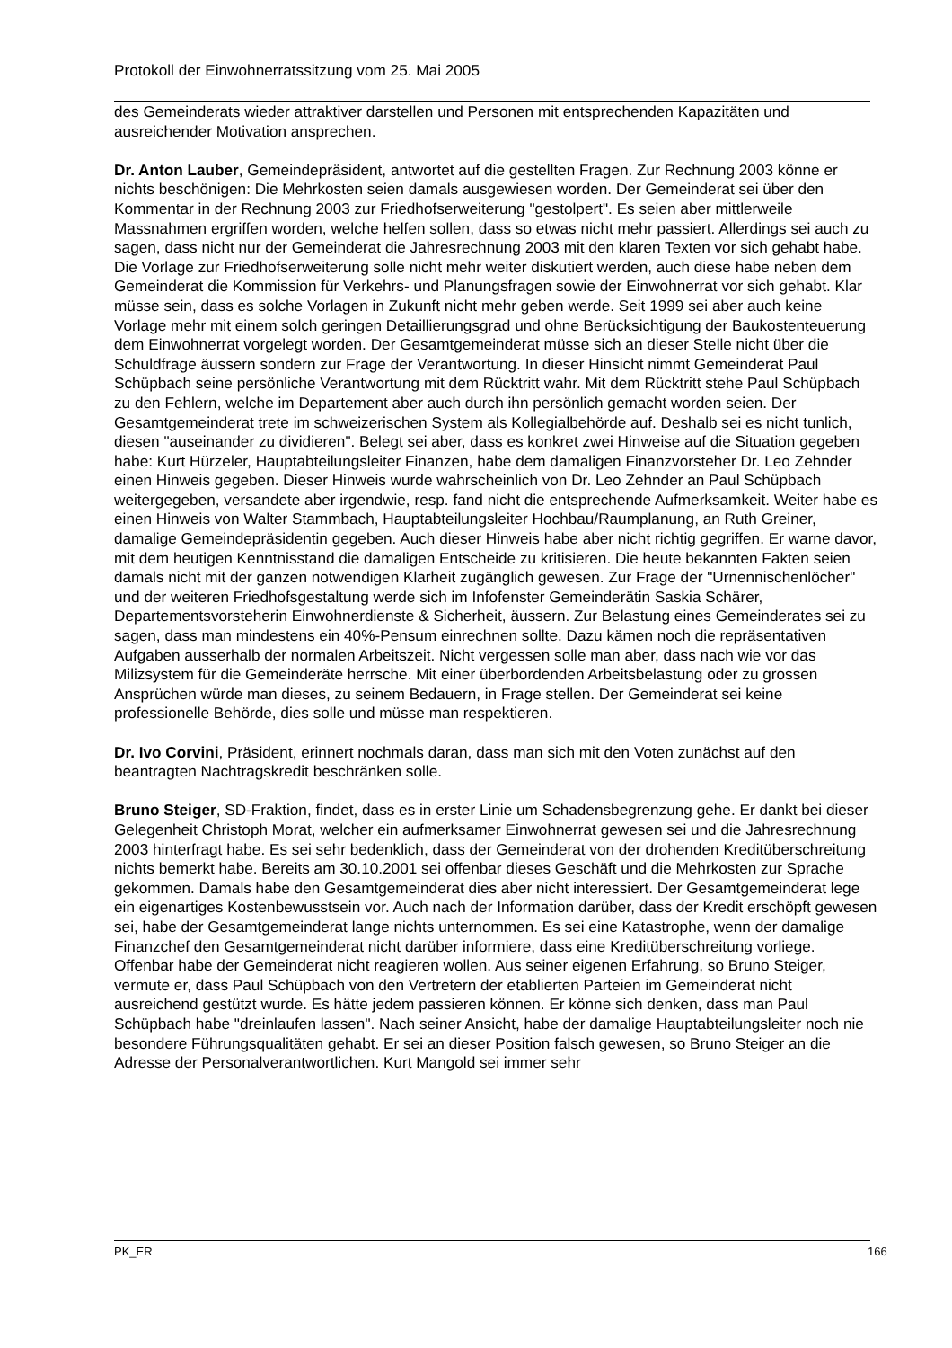Protokoll der Einwohnerratssitzung vom 25. Mai 2005
des Gemeinderats wieder attraktiver darstellen und Personen mit entsprechenden Kapazitäten und ausreichender Motivation ansprechen.
Dr. Anton Lauber, Gemeindepräsident, antwortet auf die gestellten Fragen. Zur Rechnung 2003 könne er nichts beschönigen: Die Mehrkosten seien damals ausgewiesen worden. Der Gemeinderat sei über den Kommentar in der Rechnung 2003 zur Friedhofserweiterung "gestolpert". Es seien aber mittlerweile Massnahmen ergriffen worden, welche helfen sollen, dass so etwas nicht mehr passiert. Allerdings sei auch zu sagen, dass nicht nur der Gemeinderat die Jahresrechnung 2003 mit den klaren Texten vor sich gehabt habe. Die Vorlage zur Friedhofserweiterung solle nicht mehr weiter diskutiert werden, auch diese habe neben dem Gemeinderat die Kommission für Verkehrs- und Planungsfragen sowie der Einwohnerrat vor sich gehabt. Klar müsse sein, dass es solche Vorlagen in Zukunft nicht mehr geben werde. Seit 1999 sei aber auch keine Vorlage mehr mit einem solch geringen Detaillierungsgrad und ohne Berücksichtigung der Baukostenteuerung dem Einwohnerrat vorgelegt worden. Der Gesamtgemeinderat müsse sich an dieser Stelle nicht über die Schuldfrage äussern sondern zur Frage der Verantwortung. In dieser Hinsicht nimmt Gemeinderat Paul Schüpbach seine persönliche Verantwortung mit dem Rücktritt wahr. Mit dem Rücktritt stehe Paul Schüpbach zu den Fehlern, welche im Departement aber auch durch ihn persönlich gemacht worden seien. Der Gesamtgemeinderat trete im schweizerischen System als Kollegialbehörde auf. Deshalb sei es nicht tunlich, diesen "auseinander zu dividieren". Belegt sei aber, dass es konkret zwei Hinweise auf die Situation gegeben habe: Kurt Hürzeler, Hauptabteilungsleiter Finanzen, habe dem damaligen Finanzvorsteher Dr. Leo Zehnder einen Hinweis gegeben. Dieser Hinweis wurde wahrscheinlich von Dr. Leo Zehnder an Paul Schüpbach weitergegeben, versandete aber irgendwie, resp. fand nicht die entsprechende Aufmerksamkeit. Weiter habe es einen Hinweis von Walter Stammbach, Hauptabteilungsleiter Hochbau/Raumplanung, an Ruth Greiner, damalige Gemeindepräsidentin gegeben. Auch dieser Hinweis habe aber nicht richtig gegriffen. Er warne davor, mit dem heutigen Kenntnisstand die damaligen Entscheide zu kritisieren. Die heute bekannten Fakten seien damals nicht mit der ganzen notwendigen Klarheit zugänglich gewesen. Zur Frage der "Urnennischenlöcher" und der weiteren Friedhofsgestaltung werde sich im Infofenster Gemeinderätin Saskia Schärer, Departementsvorsteherin Einwohnerdienste & Sicherheit, äussern. Zur Belastung eines Gemeinderates sei zu sagen, dass man mindestens ein 40%-Pensum einrechnen sollte. Dazu kämen noch die repräsentativen Aufgaben ausserhalb der normalen Arbeitszeit. Nicht vergessen solle man aber, dass nach wie vor das Milizsystem für die Gemeinderäte herrsche. Mit einer überbordenden Arbeitsbelastung oder zu grossen Ansprüchen würde man dieses, zu seinem Bedauern, in Frage stellen. Der Gemeinderat sei keine professionelle Behörde, dies solle und müsse man respektieren.
Dr. Ivo Corvini, Präsident, erinnert nochmals daran, dass man sich mit den Voten zunächst auf den beantragten Nachtragskredit beschränken solle.
Bruno Steiger, SD-Fraktion, findet, dass es in erster Linie um Schadensbegrenzung gehe. Er dankt bei dieser Gelegenheit Christoph Morat, welcher ein aufmerksamer Einwohnerrat gewesen sei und die Jahresrechnung 2003 hinterfragt habe. Es sei sehr bedenklich, dass der Gemeinderat von der drohenden Kreditüberschreitung nichts bemerkt habe. Bereits am 30.10.2001 sei offenbar dieses Geschäft und die Mehrkosten zur Sprache gekommen. Damals habe den Gesamtgemeinderat dies aber nicht interessiert. Der Gesamtgemeinderat lege ein eigenartiges Kostenbewusstsein vor. Auch nach der Information darüber, dass der Kredit erschöpft gewesen sei, habe der Gesamtgemeinderat lange nichts unternommen. Es sei eine Katastrophe, wenn der damalige Finanzchef den Gesamtgemeinderat nicht darüber informiere, dass eine Kreditüberschreitung vorliege. Offenbar habe der Gemeinderat nicht reagieren wollen. Aus seiner eigenen Erfahrung, so Bruno Steiger, vermute er, dass Paul Schüpbach von den Vertretern der etablierten Parteien im Gemeinderat nicht ausreichend gestützt wurde. Es hätte jedem passieren können. Er könne sich denken, dass man Paul Schüpbach habe "dreinlaufen lassen". Nach seiner Ansicht, habe der damalige Hauptabteilungsleiter noch nie besondere Führungsqualitäten gehabt. Er sei an dieser Position falsch gewesen, so Bruno Steiger an die Adresse der Personalverantwortlichen. Kurt Mangold sei immer sehr
PK_ER 166